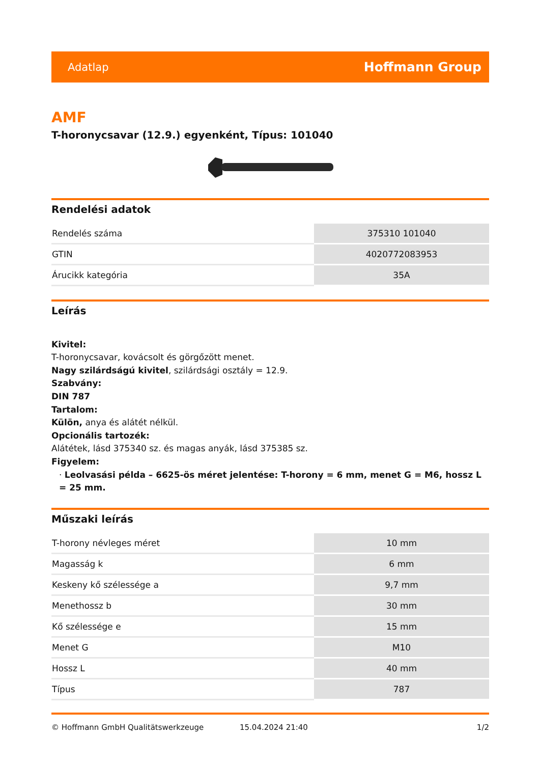Adatlap Hoffmann Group
AMF
T-horonycsavar (12.9.) egyenként, Típus: 101040
Rendelési adatok
| Rendelés száma | 375310 101040 |
| GTIN | 4020772083953 |
| Árucikk kategória | 35A |
Leírás
Kivitel:
T-horonycsavar, kovácsolt és görgőzött menet.
Nagy szilárdságú kivitel, szilárdsági osztály = 12.9.
Szabvány:
DIN 787
Tartalom:
Külön, anya és alátét nélkül.
Opcionális tartozék:
Alátétek, lásd 375340 sz. és magas anyák, lásd 375385 sz.
Figyelem:
· Leolvasási példa – 6625-ös méret jelentése: T-horony = 6 mm, menet G = M6, hossz L = 25 mm.
Műszaki leírás
| T-horony névleges méret | 10 mm |
| Magasság k | 6 mm |
| Keskeny kő szélessége a | 9,7 mm |
| Menethossz b | 30 mm |
| Kő szélessége e | 15 mm |
| Menet G | M10 |
| Hossz L | 40 mm |
| Típus | 787 |
© Hoffmann GmbH Qualitätswerkzeuge 15.04.2024 21:40 1/2